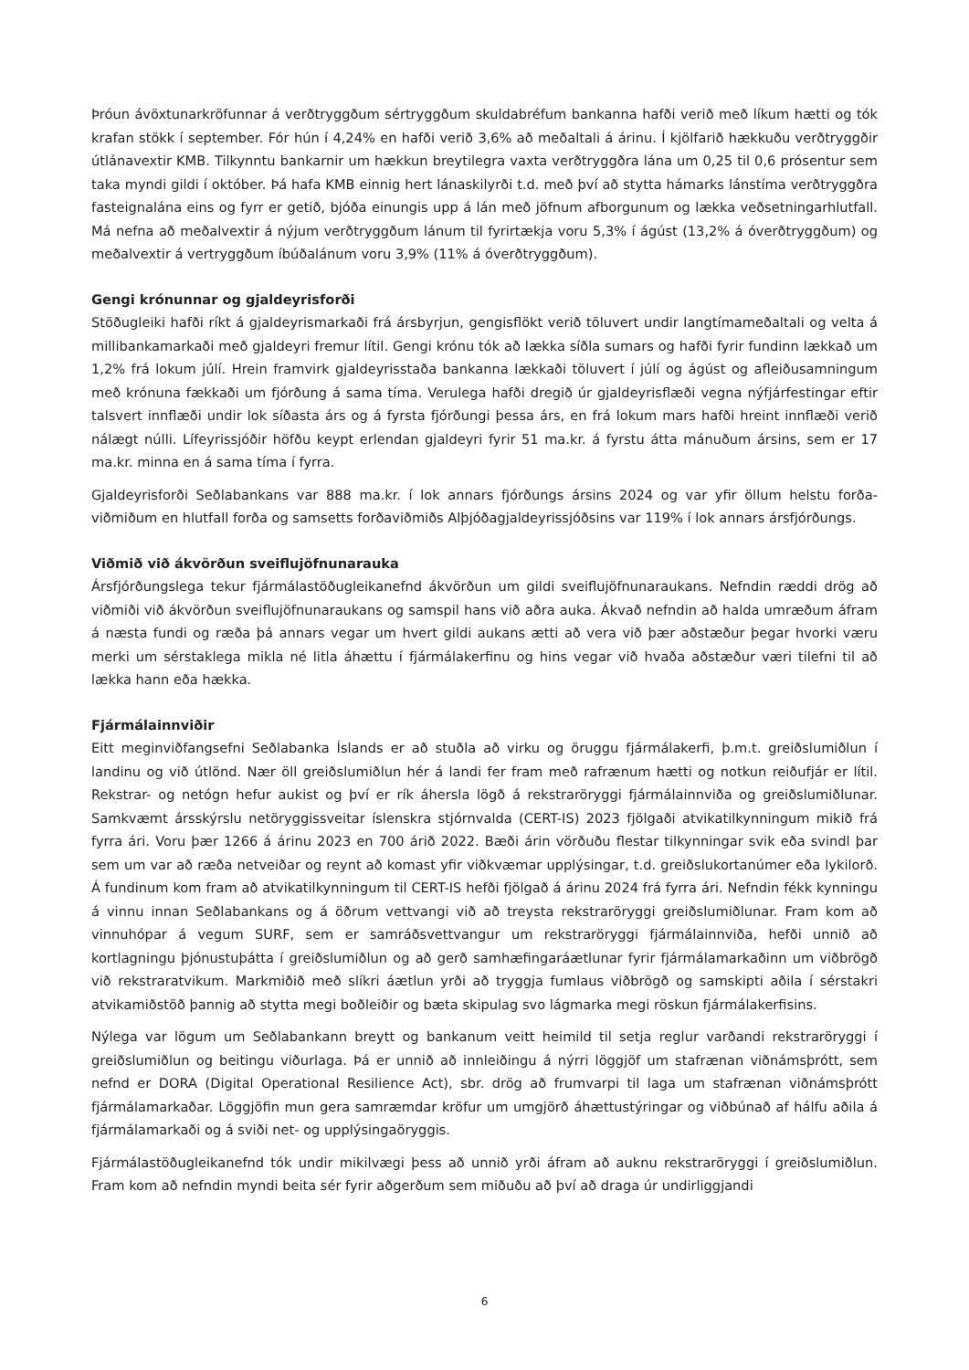Þróun ávöxtunarkröfunnar á verðtryggðum sértryggðum skuldabréfum bankanna hafði verið með líkum hætti og tók krafan stökk í september. Fór hún í 4,24% en hafði verið 3,6% að meðaltali á árinu. Í kjölfarið hækkuðu verðtryggðir útlánavextir KMB. Tilkynntu bankarnir um hækkun breytilegra vaxta verðtryggðra lána um 0,25 til 0,6 prósentur sem taka myndi gildi í október. Þá hafa KMB einnig hert lánaskilyrði t.d. með því að stytta hámarks lánstíma verðtryggðra fasteignalána eins og fyrr er getið, bjóða einungis upp á lán með jöfnum afborgunum og lækka veðsetningarhlutfall. Má nefna að meðalvextir á nýjum verðtryggðum lánum til fyrirtækja voru 5,3% í ágúst (13,2% á óverðtryggðum) og meðalvextir á vertryggðum íbúðalánum voru 3,9% (11% á óverðtryggðum).
Gengi krónunnar og gjaldeyrisforði
Stöðugleiki hafði ríkt á gjaldeyrismarkaði frá ársbyrjun, gengisflökt verið töluvert undir langtímameðaltali og velta á millibankamarkaði með gjaldeyri fremur lítil. Gengi krónu tók að lækka síðla sumars og hafði fyrir fundinn lækkað um 1,2% frá lokum júlí. Hrein framvirk gjaldeyrisstaða bankanna lækkaði töluvert í júlí og ágúst og afleiðusamningum með krónuna fækkaði um fjórðung á sama tíma. Verulega hafði dregið úr gjald­eyrisflæði vegna nýfjárfestingar eftir talsvert innflæði undir lok síðasta árs og á fyrsta fjórðungi þessa árs, en frá lokum mars hafði hreint innflæði verið nálægt núlli. Lífeyrissjóðir höfðu keypt erlendan gjaldeyri fyrir 51 ma.kr. á fyrstu átta mánuðum ársins, sem er 17 ma.kr. minna en á sama tíma í fyrra.
Gjaldeyrisforði Seðlabankans var 888 ma.kr. í lok annars fjórðungs ársins 2024 og var yfir öllum helstu forða­viðmiðum en hlutfall forða og samsetts forðaviðmiðs Alþjóðagjaldeyrissjóðsins var 119% í lok annars ársfjórð­ungs.
Viðmið við ákvörðun sveiflujöfnunarauka
Ársfjórðungslega tekur fjármálastöðugleikanefnd ákvörðun um gildi sveiflujöfnunaraukans. Nefndin ræddi drög að viðmiði við ákvörðun sveiflujöfnunaraukans og samspil hans við aðra auka. Ákvað nefndin að halda umræðum áfram á næsta fundi og ræða þá annars vegar um hvert gildi aukans ætti að vera við þær að­stæður þegar hvorki væru merki um sérstaklega mikla né litla áhættu í fjármálakerfinu og hins vegar við hvaða aðstæður væri tilefni til að lækka hann eða hækka.
Fjármálainnviðir
Eitt meginviðfangsefni Seðlabanka Íslands er að stuðla að virku og öruggu fjármálakerfi, þ.m.t. greiðslumiðlun í landinu og við útlönd. Nær öll greiðslumiðlun hér á landi fer fram með rafrænum hætti og notkun reiðufjár er lítil. Rekstrar- og netógn hefur aukist og því er rík áhersla lögð á rekstraröryggi fjármálainnviða og greiðslu­miðlunar. Samkvæmt ársskýrslu netöryggissveitar íslenskra stjórnvalda (CERT-IS) 2023 fjölgaði atvikatilkynn­ingum mikið frá fyrra ári. Voru þær 1266 á árinu 2023 en 700 árið 2022. Bæði árin vörðuðu flestar tilkynningar svik eða svindl þar sem um var að ræða netveiðar og reynt að komast yfir viðkvæmar upplýsingar, t.d. greiðslukortanúmer eða lykilorð. Á fundinum kom fram að atvikatilkynningum til CERT-IS hefði fjölgað á árinu 2024 frá fyrra ári. Nefndin fékk kynningu á vinnu innan Seðlabankans og á öðrum vettvangi við að treysta rekstraröryggi greiðslumiðlunar. Fram kom að vinnuhópar á vegum SURF, sem er samráðsvettvangur um rekstraröryggi fjármálainnviða, hefði unnið að kortlagningu þjónustuþátta í greiðslumiðlun og að gerð samhæfingaráætlunar fyrir fjármálamarkaðinn um viðbrögð við rekstraratvikum. Markmiðið með slíkri áætlun yrði að tryggja fumlaus viðbrögð og samskipti aðila í sérstakri atvikamiðstöð þannig að stytta megi boðleiðir og bæta skipulag svo lágmarka megi röskun fjármálakerfisins.
Nýlega var lögum um Seðlabankann breytt og bankanum veitt heimild til setja reglur varðandi rekstraröryggi í greiðslumiðlun og beitingu viðurlaga. Þá er unnið að innleiðingu á nýrri löggjöf um stafrænan viðnámsþrótt, sem nefnd er DORA (Digital Operational Resilience Act), sbr. drög að frumvarpi til laga um stafrænan við­námsþrótt fjármálamarkaðar. Löggjöfin mun gera samræmdar kröfur um umgjörð áhættustýringar og við­búnað af hálfu aðila á fjármálamarkaði og á sviði net- og upplýsingaöryggis.
Fjármálastöðugleikanefnd tók undir mikilvægi þess að unnið yrði áfram að auknu rekstraröryggi í greiðslu­miðlun. Fram kom að nefndin myndi beita sér fyrir aðgerðum sem miðuðu að því að draga úr undirliggjandi
6